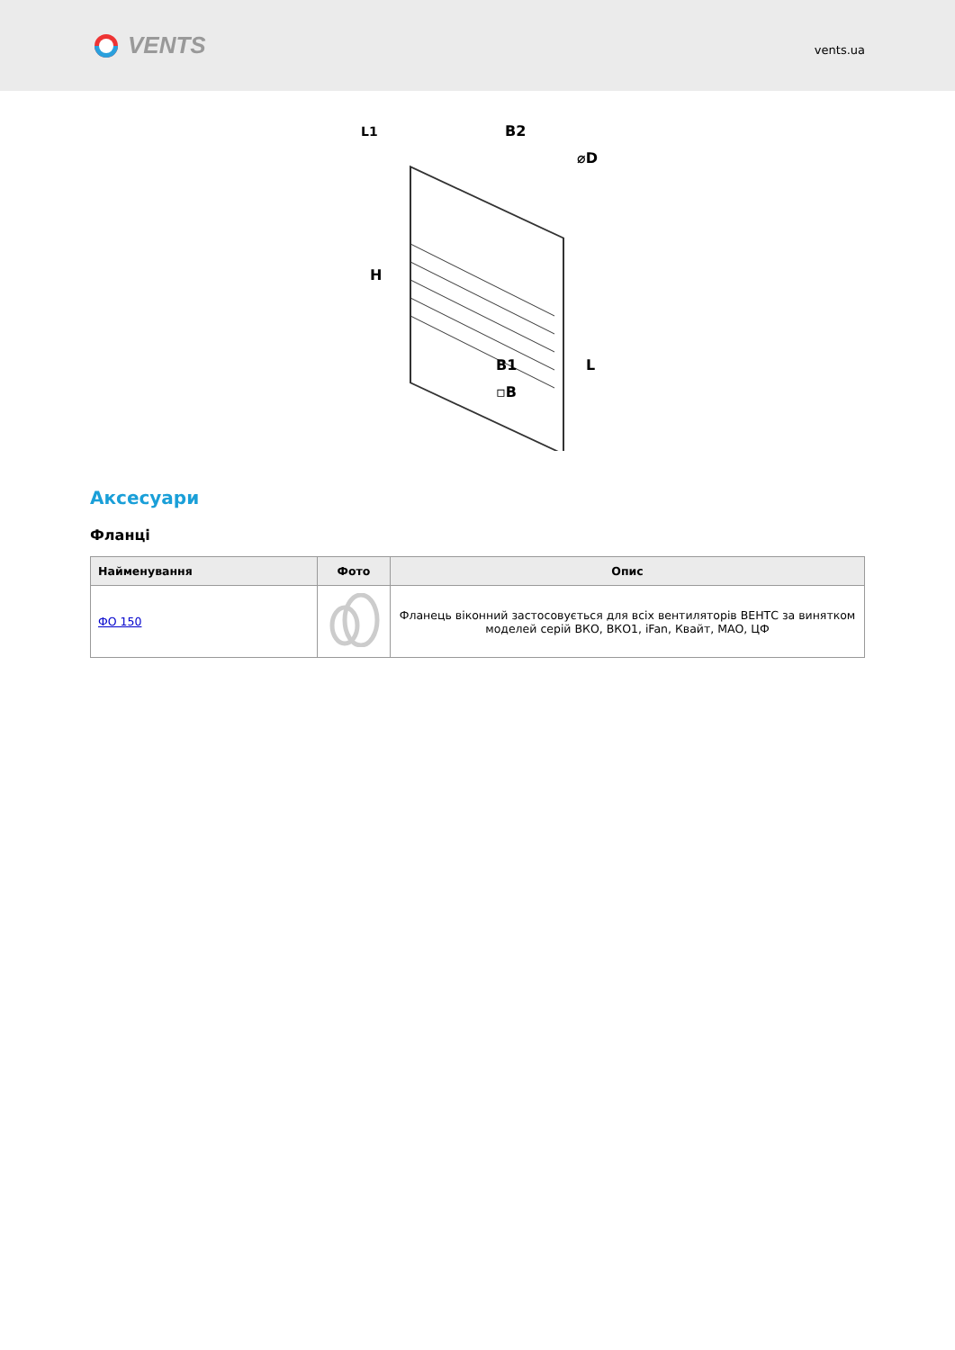VENTS
vents.ua
B2
L1
⌀D
H
L
B1
▫B
Аксесуари
Фланці
| Найменування | Фото | Опис |
| --- | --- | --- |
| ФО 150 | | Фланець віконний застосовується для всіх вентиляторів ВЕНТС за винятком моделей серій ВКО, ВКО1, iFan, Квайт, МАО, ЦФ |